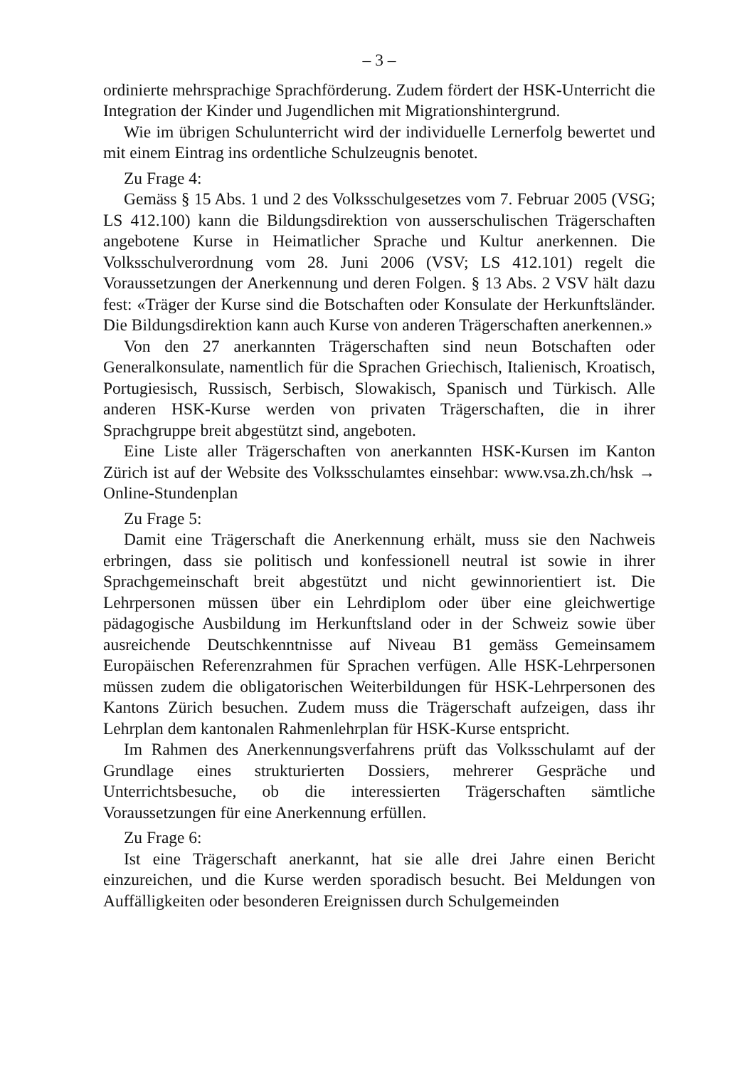– 3 –
ordinierte mehrsprachige Sprachförderung. Zudem fördert der HSK-Unterricht die Integration der Kinder und Jugendlichen mit Migrationshintergrund.
Wie im übrigen Schulunterricht wird der individuelle Lernerfolg bewertet und mit einem Eintrag ins ordentliche Schulzeugnis benotet.
Zu Frage 4:
Gemäss § 15 Abs. 1 und 2 des Volksschulgesetzes vom 7. Februar 2005 (VSG; LS 412.100) kann die Bildungsdirektion von ausserschulischen Trägerschaften angebotene Kurse in Heimatlicher Sprache und Kultur anerkennen. Die Volksschulverordnung vom 28. Juni 2006 (VSV; LS 412.101) regelt die Voraussetzungen der Anerkennung und deren Folgen. § 13 Abs. 2 VSV hält dazu fest: «Träger der Kurse sind die Botschaften oder Konsulate der Herkunftsländer. Die Bildungsdirektion kann auch Kurse von anderen Trägerschaften anerkennen.»
Von den 27 anerkannten Trägerschaften sind neun Botschaften oder Generalkonsulate, namentlich für die Sprachen Griechisch, Italienisch, Kroatisch, Portugiesisch, Russisch, Serbisch, Slowakisch, Spanisch und Türkisch. Alle anderen HSK-Kurse werden von privaten Trägerschaften, die in ihrer Sprachgruppe breit abgestützt sind, angeboten.
Eine Liste aller Trägerschaften von anerkannten HSK-Kursen im Kanton Zürich ist auf der Website des Volksschulamtes einsehbar: www.vsa.zh.ch/hsk → Online-Stundenplan
Zu Frage 5:
Damit eine Trägerschaft die Anerkennung erhält, muss sie den Nachweis erbringen, dass sie politisch und konfessionell neutral ist sowie in ihrer Sprachgemeinschaft breit abgestützt und nicht gewinnorientiert ist. Die Lehrpersonen müssen über ein Lehrdiplom oder über eine gleichwertige pädagogische Ausbildung im Herkunftsland oder in der Schweiz sowie über ausreichende Deutschkenntnisse auf Niveau B1 gemäss Gemeinsamem Europäischen Referenzrahmen für Sprachen verfügen. Alle HSK-Lehrpersonen müssen zudem die obligatorischen Weiterbildungen für HSK-Lehrpersonen des Kantons Zürich besuchen. Zudem muss die Trägerschaft aufzeigen, dass ihr Lehrplan dem kantonalen Rahmenlehrplan für HSK-Kurse entspricht.
Im Rahmen des Anerkennungsverfahrens prüft das Volksschulamt auf der Grundlage eines strukturierten Dossiers, mehrerer Gespräche und Unterrichtsbesuche, ob die interessierten Trägerschaften sämtliche Voraussetzungen für eine Anerkennung erfüllen.
Zu Frage 6:
Ist eine Trägerschaft anerkannt, hat sie alle drei Jahre einen Bericht einzureichen, und die Kurse werden sporadisch besucht. Bei Meldungen von Auffälligkeiten oder besonderen Ereignissen durch Schulgemeinden